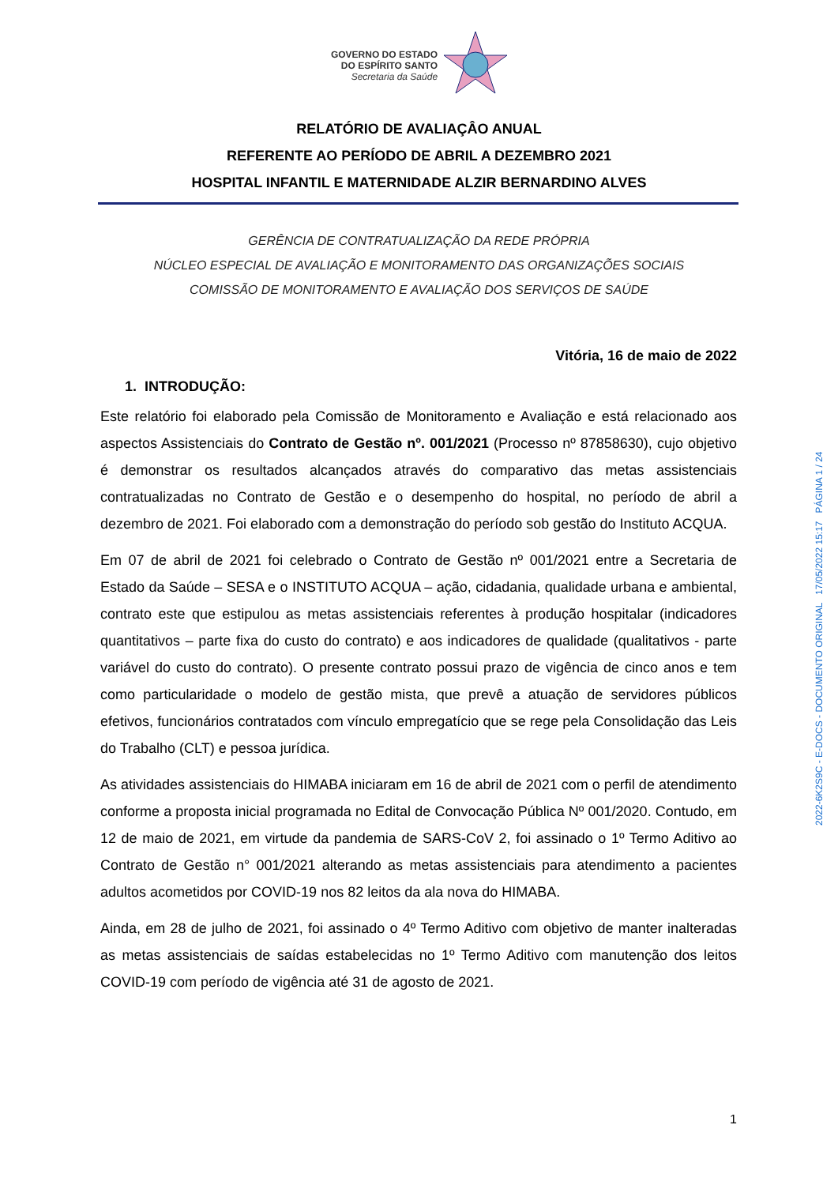GOVERNO DO ESTADO
DO ESPÍRITO SANTO
Secretaria da Saúde
RELATÓRIO DE AVALIAÇÂO ANUAL
REFERENTE AO PERÍODO DE ABRIL A DEZEMBRO 2021
HOSPITAL INFANTIL E MATERNIDADE ALZIR BERNARDINO ALVES
GERÊNCIA DE CONTRATUALIZAÇÃO DA REDE PRÓPRIA
NÚCLEO ESPECIAL DE AVALIAÇÃO E MONITORAMENTO DAS ORGANIZAÇÕES SOCIAIS
COMISSÃO DE MONITORAMENTO E AVALIAÇÃO DOS SERVIÇOS DE SAÚDE
Vitória, 16 de maio de 2022
1. INTRODUÇÃO:
Este relatório foi elaborado pela Comissão de Monitoramento e Avaliação e está relacionado aos aspectos Assistenciais do Contrato de Gestão nº. 001/2021 (Processo nº 87858630), cujo objetivo é demonstrar os resultados alcançados através do comparativo das metas assistenciais contratualizadas no Contrato de Gestão e o desempenho do hospital, no período de abril a dezembro de 2021. Foi elaborado com a demonstração do período sob gestão do Instituto ACQUA.
Em 07 de abril de 2021 foi celebrado o Contrato de Gestão nº 001/2021 entre a Secretaria de Estado da Saúde – SESA e o INSTITUTO ACQUA – ação, cidadania, qualidade urbana e ambiental, contrato este que estipulou as metas assistenciais referentes à produção hospitalar (indicadores quantitativos – parte fixa do custo do contrato) e aos indicadores de qualidade (qualitativos - parte variável do custo do contrato). O presente contrato possui prazo de vigência de cinco anos e tem como particularidade o modelo de gestão mista, que prevê a atuação de servidores públicos efetivos, funcionários contratados com vínculo empregatício que se rege pela Consolidação das Leis do Trabalho (CLT) e pessoa jurídica.
As atividades assistenciais do HIMABA iniciaram em 16 de abril de 2021 com o perfil de atendimento conforme a proposta inicial programada no Edital de Convocação Pública Nº 001/2020. Contudo, em 12 de maio de 2021, em virtude da pandemia de SARS-CoV 2, foi assinado o 1º Termo Aditivo ao Contrato de Gestão n° 001/2021 alterando as metas assistenciais para atendimento a pacientes adultos acometidos por COVID-19 nos 82 leitos da ala nova do HIMABA.
Ainda, em 28 de julho de 2021, foi assinado o 4º Termo Aditivo com objetivo de manter inalteradas as metas assistenciais de saídas estabelecidas no 1º Termo Aditivo com manutenção dos leitos COVID-19 com período de vigência até 31 de agosto de 2021.
2022-6K2S9C - E-DOCS - DOCUMENTO ORIGINAL 17/05/2022 15:17 PÁGINA 1 / 24
1